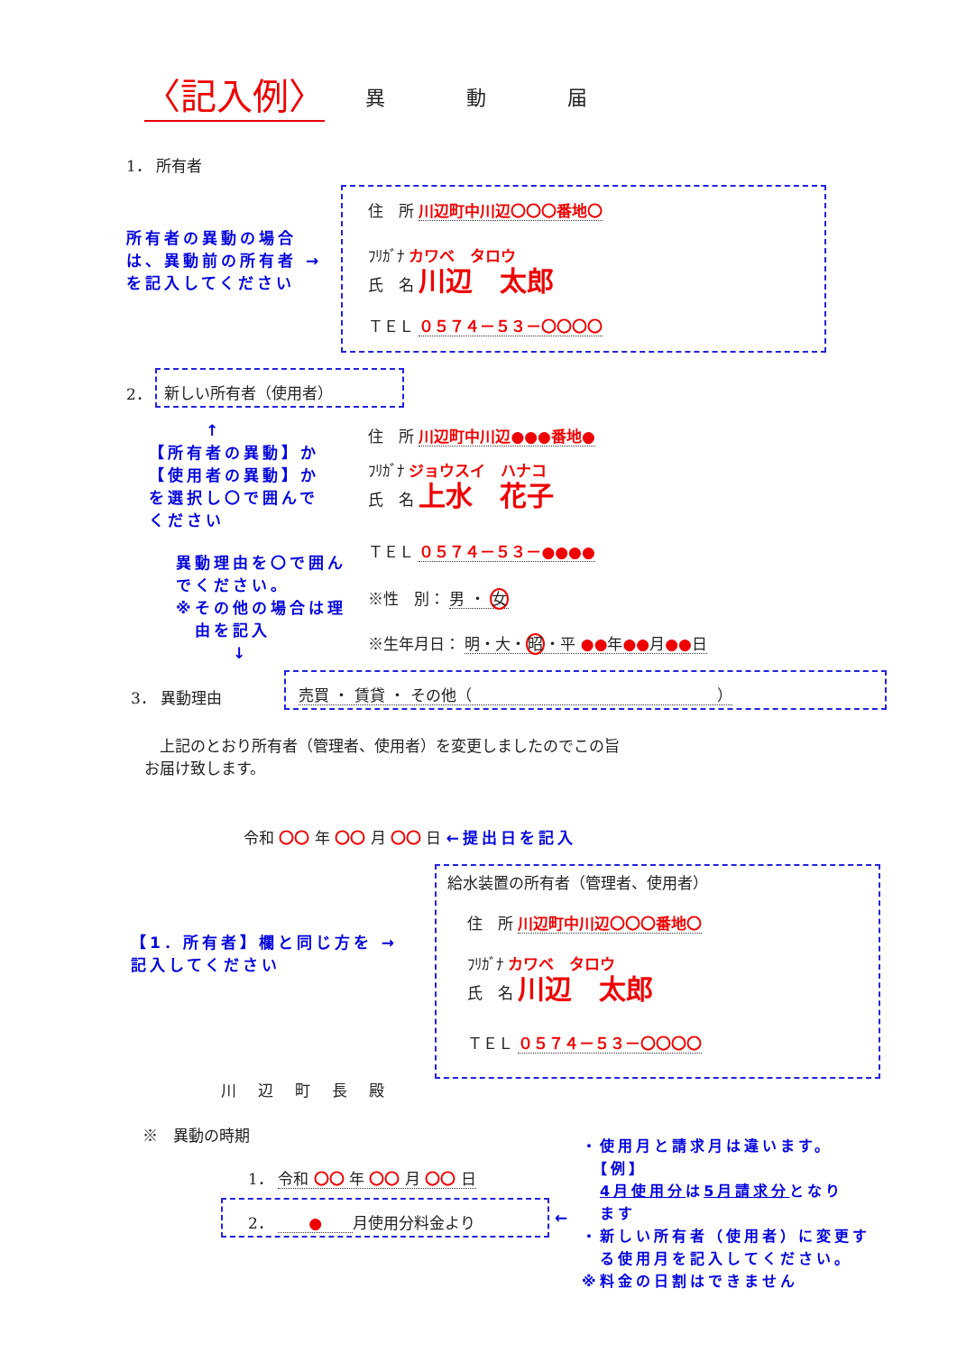〈記入例〉 異動届
1． 所有者
所有者の異動の場合
は、異動前の所有者 →
を記入してください
住　所 川辺町中川辺〇〇〇番地〇
ﾌﾘｶﾞﾅ カワベ　タロウ
氏　名 川辺　太郎
ＴＥＬ ０５７４－５３－〇〇〇〇
2．
新しい所有者（使用者）
　　　↑
【所有者の異動】か
【使用者の異動】か
を選択し〇で囲んで
ください
住　所 川辺町中川辺●●●番地●
ﾌﾘｶﾞﾅ ジョウスイ　ハナコ
氏　名 上水　花子
ＴＥＬ ０５７４－５３－●●●●
異動理由を〇で囲ん
でください。
※その他の場合は理
　由を記入
　　　↓
※性　別： 男 ・ 女
※生年月日： 明・大・昭・平 ●●年●●月●●日
3． 異動理由
売買 ・ 賃貸 ・ その他（　　　　　　　　　　　　　　　　）
　上記のとおり所有者（管理者、使用者）を変更しましたのでこの旨
お届け致します。
令和 〇〇 年 〇〇 月 〇〇 日 ←提出日を記入
給水装置の所有者（管理者、使用者）
【1．所有者】欄と同じ方を →
記入してください
住　所 川辺町中川辺〇〇〇番地〇
ﾌﾘｶﾞﾅ カワベ　タロウ
氏　名 川辺　太郎
ＴＥＬ ０５７４－５３－〇〇〇〇
川辺町長殿
※　異動の時期
1． 令和 〇〇 年 〇〇 月 〇〇 日
2． 　　●　　月使用分料金より
←
・使用月と請求月は違います。
　【例】
　4月使用分は5月請求分となり
　ます
・新しい所有者（使用者）に変更す
　る使用月を記入してください。
※料金の日割はできません